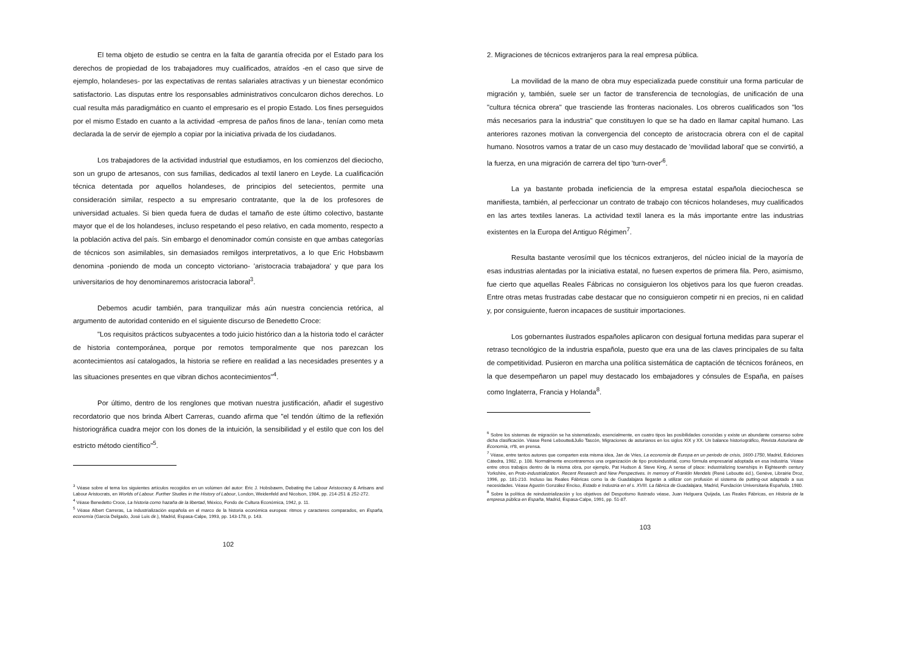El tema objeto de estudio se centra en la falta de garantía ofrecida por el Estado para los derechos de propiedad de los trabajadores muy cualificados, atraídos -en el caso que sirve de ejemplo, holandeses- por las expectativas de rentas salariales atractivas y un bienestar económico satisfactorio. Las disputas entre los responsables administrativos conculcaron dichos derechos. Lo cual resulta más paradigmático en cuanto el empresario es el propio Estado. Los fines perseguidos por el mismo Estado en cuanto a la actividad -empresa de paños finos de lana-, tenían como meta declarada la de servir de ejemplo a copiar por la iniciativa privada de los ciudadanos.
Los trabajadores de la actividad industrial que estudiamos, en los comienzos del dieciocho, son un grupo de artesanos, con sus familias, dedicados al textil lanero en Leyde. La cualificación técnica detentada por aquellos holandeses, de principios del setecientos, permite una consideración similar, respecto a su empresario contratante, que la de los profesores de universidad actuales. Si bien queda fuera de dudas el tamaño de este último colectivo, bastante mayor que el de los holandeses, incluso respetando el peso relativo, en cada momento, respecto a la población activa del país. Sin embargo el denominador común consiste en que ambas categorías de técnicos son asimilables, sin demasiados remilgos interpretativos, a lo que Eric Hobsbawm denomina -poniendo de moda un concepto victoriano- 'aristocracia trabajadora' y que para los universitarios de hoy denominaremos aristocracia laboral<sup>3</sup>.
Debemos acudir también, para tranquilizar más aún nuestra conciencia retórica, al argumento de autoridad contenido en el siguiente discurso de Benedetto Croce:
"Los requisitos prácticos subyacentes a todo juicio histórico dan a la historia todo el carácter de historia contemporánea, porque por remotos temporalmente que nos parezcan los acontecimientos así catalogados, la historia se refiere en realidad a las necesidades presentes y a las situaciones presentes en que vibran dichos acontecimientos"<sup>4</sup>.
Por último, dentro de los renglones que motivan nuestra justificación, añadir el sugestivo recordatorio que nos brinda Albert Carreras, cuando afirma que "el tendón último de la reflexión historiográfica cuadra mejor con los dones de la intuición, la sensibilidad y el estilo que con los del estricto método científico"<sup>5</sup>.
<sup>3</sup> Véase sobre el tema los siguientes artículos recogidos en un volúmen del autor: Eric J. Hobsbawm, Debating the Labour Aristocracy & Artisans and Labour Aristocrats, en Worlds of Labour. Further Studies in the History of Labour, London, Weidenfeld and Nicolson, 1984, pp. 214-251 & 252-272.
<sup>4</sup> Véase Benedetto Croce, La historia como hazaña de la libertad, México, Fondo de Cultura Económica, 1942, p. 11.
<sup>5</sup> Véase Albert Carreras, La industrialización española en el marco de la historia económica europea: ritmos y caracteres comparados, en España, economía (García Delgado, José Luis dir.), Madrid, Espasa-Calpe, 1993, pp. 143-178, p. 143.
102
2. Migraciones de técnicos extranjeros para la real empresa pública.
La movilidad de la mano de obra muy especializada puede constituir una forma particular de migración y, también, suele ser un factor de transferencia de tecnologías, de unificación de una "cultura técnica obrera" que trasciende las fronteras nacionales. Los obreros cualificados son "los más necesarios para la industria" que constituyen lo que se ha dado en llamar capital humano. Las anteriores razones motivan la convergencia del concepto de aristocracia obrera con el de capital humano. Nosotros vamos a tratar de un caso muy destacado de 'movilidad laboral' que se convirtió, a la fuerza, en una migración de carrera del tipo 'turn-over'<sup>6</sup>.
La ya bastante probada ineficiencia de la empresa estatal española dieciochesca se manifiesta, también, al perfeccionar un contrato de trabajo con técnicos holandeses, muy cualificados en las artes textiles laneras. La actividad textil lanera es la más importante entre las industrias existentes en la Europa del Antiguo Régimen<sup>7</sup>.
Resulta bastante verosímil que los técnicos extranjeros, del núcleo inicial de la mayoría de esas industrias alentadas por la iniciativa estatal, no fuesen expertos de primera fila. Pero, asimismo, fue cierto que aquellas Reales Fábricas no consiguieron los objetivos para los que fueron creadas. Entre otras metas frustradas cabe destacar que no consiguieron competir ni en precios, ni en calidad y, por consiguiente, fueron incapaces de sustituir importaciones.
Los gobernantes ilustrados españoles aplicaron con desigual fortuna medidas para superar el retraso tecnológico de la industria española, puesto que era una de las claves principales de su falta de competitividad. Pusieron en marcha una política sistemática de captación de técnicos foráneos, en la que desempeñaron un papel muy destacado los embajadores y cónsules de España, en países como Inglaterra, Francia y Holanda<sup>8</sup>.
<sup>6</sup> Sobre los sistemas de migración se ha sistematizado, esencialmente, en cuatro tipos las posibilidades conocidas y existe un abundante consenso sobre dicha clasificación. Véase René Leboutte&Julio Tascón, Migraciones de asturianos en los siglos XIX y XX. Un balance historiográfico, Revista Asturiana de Economía, nº8, en prensa.
<sup>7</sup> Véase, entre tantos autores que comparten esta misma idea, Jan de Vries, La economía de Europa en un periodo de crisis, 1600-1750, Madrid, Ediciones Cátedra, 1982, p. 108. Normalmente encontraremos una organización de tipo protoindustrial, como fórmula empresarial adoptada en esa industria. Véase entre otros trabajos dentro de la misma obra, por ejemplo, Pat Hudson & Steve King, A sense of place: industrializing townships in Eighteenth century Yorkshire, en Proto-industrialization. Recent Research and New Perspectives. In memory of Franklin Mendels (René Leboutte éd.), Genève, Librairie Droz, 1996, pp. 181-210. Incluso las Reales Fábricas como la de Guadalajara llegarán a utilizar con profusión el sistema de putting-out adaptado a sus necesidades. Véase Agustín González Enciso, Estado e Industria en el s. XVIII. La fábrica de Guadalajara, Madrid, Fundación Universitaria Española, 1980.
<sup>8</sup> Sobre la política de reindustrialización y los objetivos del Despotismo Ilustrado véase, Juan Helguera Quijada, Las Reales Fábricas, en Historia de la empresa pública en España, Madrid, Espasa-Calpe, 1991, pp. 51-87.
103